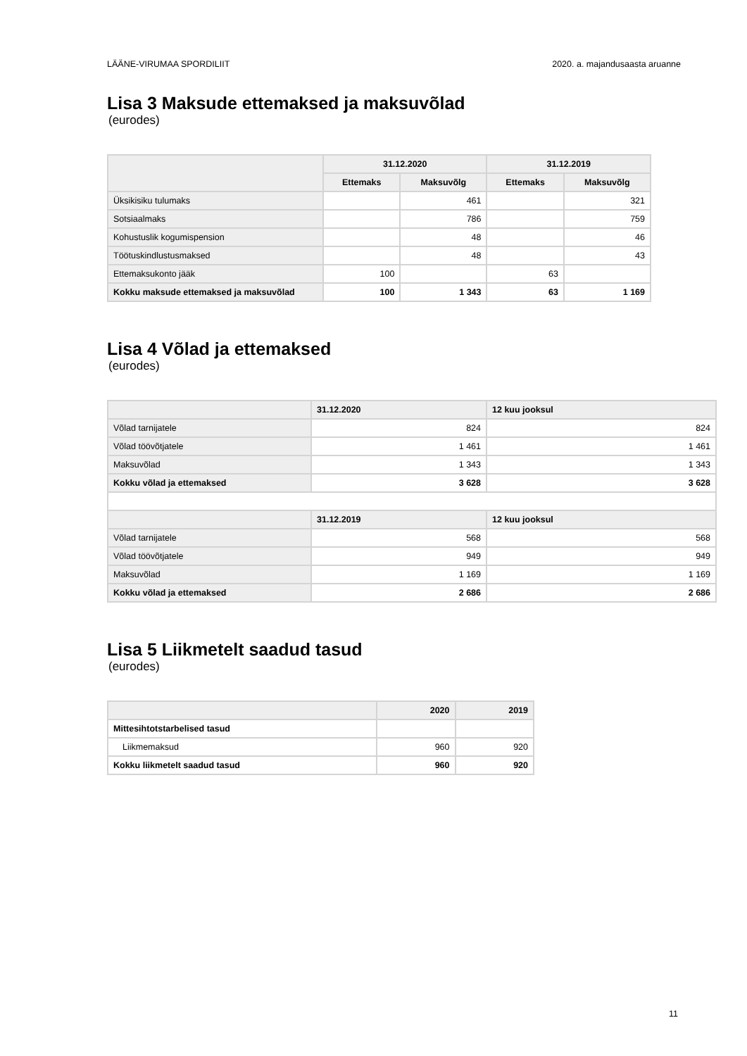LÄÄNE-VIRUMAA SPORDILIIT 2020. a. majandusaasta aruanne
Lisa 3 Maksude ettemaksed ja maksuvõlad
(eurodes)
| | 31.12.2020 | | 31.12.2019 | |
| --- | --- | --- | --- | --- |
| | Ettemaks | Maksuvõlg | Ettemaks | Maksuvõlg |
| Üksikisiku tulumaks | | 461 | | 321 |
| Sotsiaalmaks | | 786 | | 759 |
| Kohustuslik kogumispension | | 48 | | 46 |
| Töötuskindlustusmaksed | | 48 | | 43 |
| Ettemaksukonto jääk | 100 | | 63 | |
| Kokku maksude ettemaksed ja maksuvõlad | 100 | 1 343 | 63 | 1 169 |
Lisa 4 Võlad ja ettemaksed
(eurodes)
| | 31.12.2020 | 12 kuu jooksul |
| --- | --- | --- |
| Võlad tarnijatele | 824 | 824 |
| Võlad töövõtjatele | 1 461 | 1 461 |
| Maksuvõlad | 1 343 | 1 343 |
| Kokku võlad ja ettemaksed | 3 628 | 3 628 |
| | 31.12.2019 | 12 kuu jooksul |
| Võlad tarnijatele | 568 | 568 |
| Võlad töövõtjatele | 949 | 949 |
| Maksuvõlad | 1 169 | 1 169 |
| Kokku võlad ja ettemaksed | 2 686 | 2 686 |
Lisa 5 Liikmetelt saadud tasud
(eurodes)
| | 2020 | 2019 |
| --- | --- | --- |
| Mittesihtotstarbelised tasud | | |
| Liikmemaksud | 960 | 920 |
| Kokku liikmetelt saadud tasud | 960 | 920 |
11